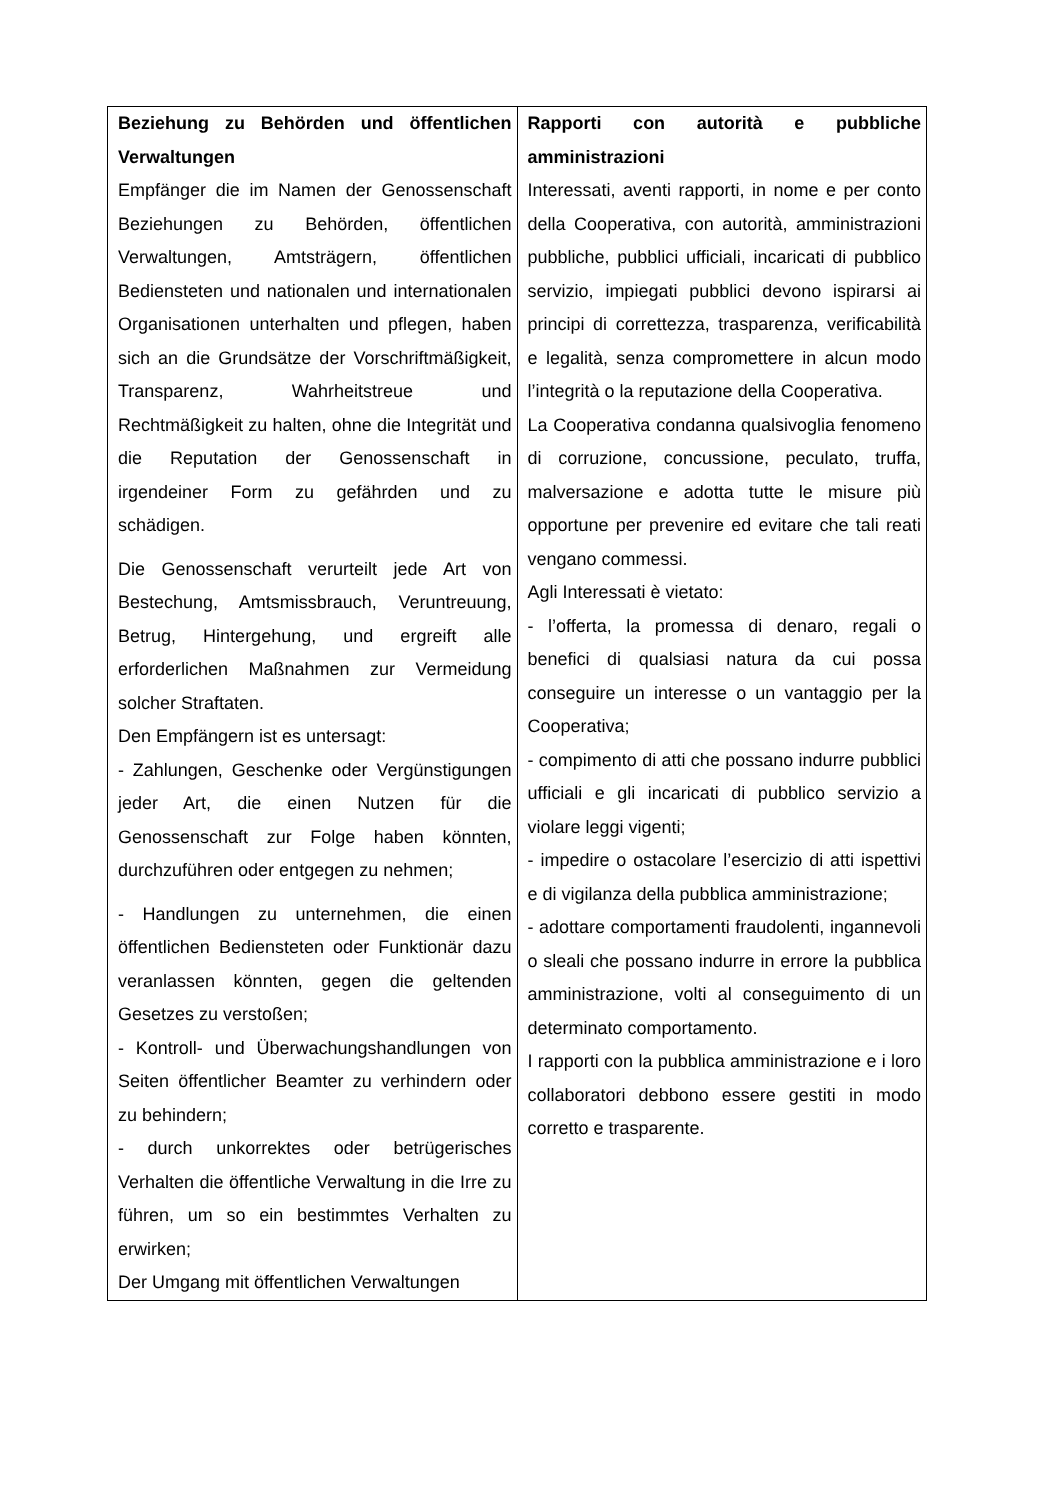| Beziehung zu Behörden und öffentlichen Verwaltungen Empfänger die im Namen der Genossenschaft Beziehungen zu Behörden, öffentlichen Verwaltungen, Amtsträgern, öffentlichen Bediensteten und nationalen und internationalen Organisationen unterhalten und pflegen, haben sich an die Grundsätze der Vorschriftmäßigkeit, Transparenz, Wahrheitstreue und Rechtmäßigkeit zu halten, ohne die Integrität und die Reputation der Genossenschaft in irgendeiner Form zu gefährden und zu schädigen. Die Genossenschaft verurteilt jede Art von Bestechung, Amtsmissbrauch, Veruntreuung, Betrug, Hintergehung, und ergreift alle erforderlichen Maßnahmen zur Vermeidung solcher Straftaten. Den Empfängern ist es untersagt: - Zahlungen, Geschenke oder Vergünstigungen jeder Art, die einen Nutzen für die Genossenschaft zur Folge haben könnten, durchzuführen oder entgegen zu nehmen; - Handlungen zu unternehmen, die einen öffentlichen Bediensteten oder Funktionär dazu veranlassen könnten, gegen die geltenden Gesetzes zu verstoßen; - Kontroll- und Überwachungshandlungen von Seiten öffentlicher Beamter zu verhindern oder zu behindern; - durch unkorrektes oder betrügerisches Verhalten die öffentliche Verwaltung in die Irre zu führen, um so ein bestimmtes Verhalten zu erwirken; Der Umgang mit öffentlichen Verwaltungen | Rapporti con autorità e pubbliche amministrazioni Interessati, aventi rapporti, in nome e per conto della Cooperativa, con autorità, amministrazioni pubbliche, pubblici ufficiali, incaricati di pubblico servizio, impiegati pubblici devono ispirarsi ai principi di correttezza, trasparenza, verificabilità e legalità, senza compromettere in alcun modo l’integrità o la reputazione della Cooperativa. La Cooperativa condanna qualsivoglia fenomeno di corruzione, concussione, peculato, truffa, malversazione e adotta tutte le misure più opportune per prevenire ed evitare che tali reati vengano commessi. Agli Interessati è vietato: - l’offerta, la promessa di denaro, regali o benefici di qualsiasi natura da cui possa conseguire un interesse o un vantaggio per la Cooperativa; - compimento di atti che possano indurre pubblici ufficiali e gli incaricati di pubblico servizio a violare leggi vigenti; - impedire o ostacolare l’esercizio di atti ispettivi e di vigilanza della pubblica amministrazione; - adottare comportamenti fraudolenti, ingannevoli o sleali che possano indurre in errore la pubblica amministrazione, volti al conseguimento di un determinato comportamento. I rapporti con la pubblica amministrazione e i loro collaboratori debbono essere gestiti in modo corretto e trasparente. |